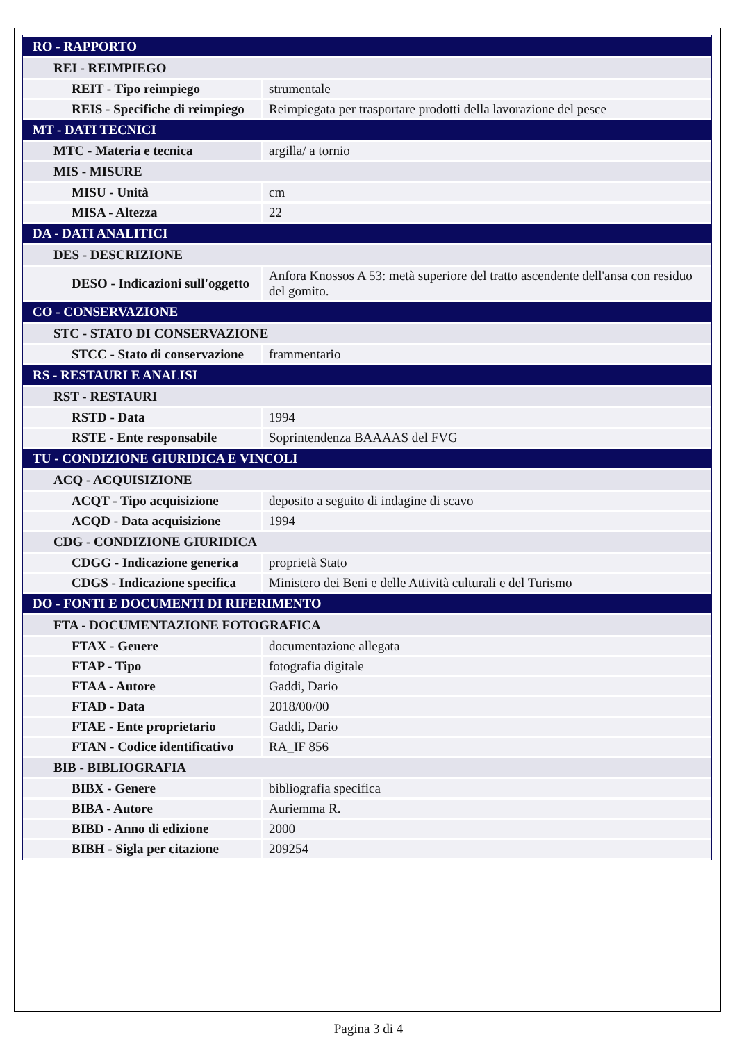| RO - RAPPORTO | |
| REI - REIMPIEGO | |
| REIT - Tipo reimpiego | strumentale |
| REIS - Specifiche di reimpiego | Reimpiegata per trasportare prodotti della lavorazione del pesce |
| MT - DATI TECNICI | |
| MTC - Materia e tecnica | argilla/ a tornio |
| MIS - MISURE | |
| MISU - Unità | cm |
| MISA - Altezza | 22 |
| DA - DATI ANALITICI | |
| DES - DESCRIZIONE | |
| DESO - Indicazioni sull'oggetto | Anfora Knossos A 53: metà superiore del tratto ascendente dell'ansa con residuo del gomito. |
| CO - CONSERVAZIONE | |
| STC - STATO DI CONSERVAZIONE | |
| STCC - Stato di conservazione | frammentario |
| RS - RESTAURI E ANALISI | |
| RST - RESTAURI | |
| RSTD - Data | 1994 |
| RSTE - Ente responsabile | Soprintendenza BAAAAS del FVG |
| TU - CONDIZIONE GIURIDICA E VINCOLI | |
| ACQ - ACQUISIZIONE | |
| ACQT - Tipo acquisizione | deposito a seguito di indagine di scavo |
| ACQD - Data acquisizione | 1994 |
| CDG - CONDIZIONE GIURIDICA | |
| CDGG - Indicazione generica | proprietà Stato |
| CDGS - Indicazione specifica | Ministero dei Beni e delle Attività culturali e del Turismo |
| DO - FONTI E DOCUMENTI DI RIFERIMENTO | |
| FTA - DOCUMENTAZIONE FOTOGRAFICA | |
| FTAX - Genere | documentazione allegata |
| FTAP - Tipo | fotografia digitale |
| FTAA - Autore | Gaddi, Dario |
| FTAD - Data | 2018/00/00 |
| FTAE - Ente proprietario | Gaddi, Dario |
| FTAN - Codice identificativo | RA_IF 856 |
| BIB - BIBLIOGRAFIA | |
| BIBX - Genere | bibliografia specifica |
| BIBA - Autore | Auriemma R. |
| BIBD - Anno di edizione | 2000 |
| BIBH - Sigla per citazione | 209254 |
Pagina 3 di 4